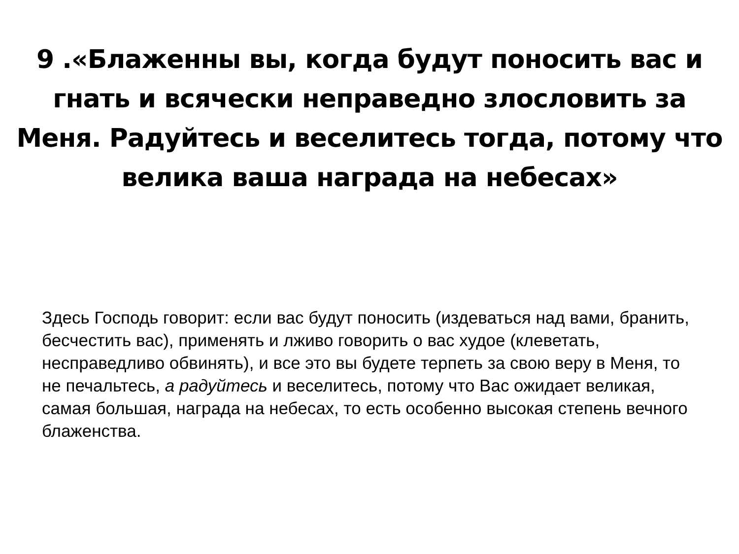9 .«Блаженны вы, когда будут поносить вас и гнать и всячески неправедно злословить за Меня. Радуйтесь и веселитесь тогда, потому что велика ваша награда на небесах»
Здесь Господь говорит: если вас будут поносить (издеваться над вами, бранить, бесчестить вас), применять и лживо говорить о вас худое (клеветать, несправедливо обвинять), и все это вы будете терпеть за свою веру в Меня, то не печальтесь, а радуйтесь и веселитесь, потому что Вас ожидает великая, самая большая, награда на небесах, то есть особенно высокая степень вечного блаженства.